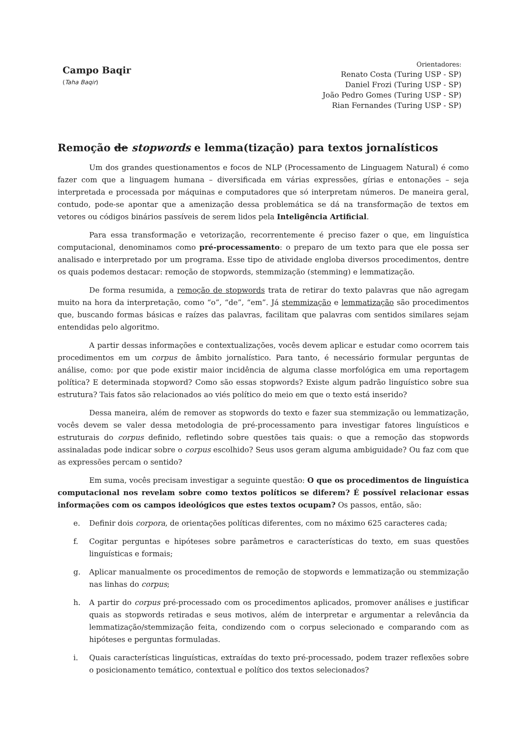Campo Baqir
(Taha Baqir)
Orientadores:
Renato Costa (Turing USP - SP)
Daniel Frozi (Turing USP - SP)
João Pedro Gomes (Turing USP - SP)
Rian Fernandes (Turing USP - SP)
Remoção de stopwords e lemma(tização) para textos jornalísticos
Um dos grandes questionamentos e focos de NLP (Processamento de Linguagem Natural) é como fazer com que a linguagem humana – diversificada em várias expressões, gírias e entonações – seja interpretada e processada por máquinas e computadores que só interpretam números. De maneira geral, contudo, pode-se apontar que a amenização dessa problemática se dá na transformação de textos em vetores ou códigos binários passíveis de serem lidos pela Inteligência Artificial.
Para essa transformação e vetorização, recorrentemente é preciso fazer o que, em linguística computacional, denominamos como pré-processamento: o preparo de um texto para que ele possa ser analisado e interpretado por um programa. Esse tipo de atividade engloba diversos procedimentos, dentre os quais podemos destacar: remoção de stopwords, stemmização (stemming) e lemmatização.
De forma resumida, a remoção de stopwords trata de retirar do texto palavras que não agregam muito na hora da interpretação, como “o”, “de”, “em”. Já stemmização e lemmatização são procedimentos que, buscando formas básicas e raízes das palavras, facilitam que palavras com sentidos similares sejam entendidas pelo algoritmo.
A partir dessas informações e contextualizações, vocês devem aplicar e estudar como ocorrem tais procedimentos em um corpus de âmbito jornalístico. Para tanto, é necessário formular perguntas de análise, como: por que pode existir maior incidência de alguma classe morfológica em uma reportagem política? E determinada stopword? Como são essas stopwords? Existe algum padrão linguístico sobre sua estrutura? Tais fatos são relacionados ao viés político do meio em que o texto está inserido?
Dessa maneira, além de remover as stopwords do texto e fazer sua stemmização ou lemmatização, vocês devem se valer dessa metodologia de pré-processamento para investigar fatores linguísticos e estruturais do corpus definido, refletindo sobre questões tais quais: o que a remoção das stopwords assinaladas pode indicar sobre o corpus escolhido? Seus usos geram alguma ambiguidade? Ou faz com que as expressões percam o sentido?
Em suma, vocês precisam investigar a seguinte questão: O que os procedimentos de linguística computacional nos revelam sobre como textos políticos se diferem? É possível relacionar essas informações com os campos ideológicos que estes textos ocupam? Os passos, então, são:
e. Definir dois corpora, de orientações políticas diferentes, com no máximo 625 caracteres cada;
f. Cogitar perguntas e hipóteses sobre parâmetros e características do texto, em suas questões linguísticas e formais;
g. Aplicar manualmente os procedimentos de remoção de stopwords e lemmatização ou stemmização nas linhas do corpus;
h. A partir do corpus pré-processado com os procedimentos aplicados, promover análises e justificar quais as stopwords retiradas e seus motivos, além de interpretar e argumentar a relevância da lemmatização/stemmização feita, condizendo com o corpus selecionado e comparando com as hipóteses e perguntas formuladas.
i. Quais características linguísticas, extraídas do texto pré-processado, podem trazer reflexões sobre o posicionamento temático, contextual e político dos textos selecionados?